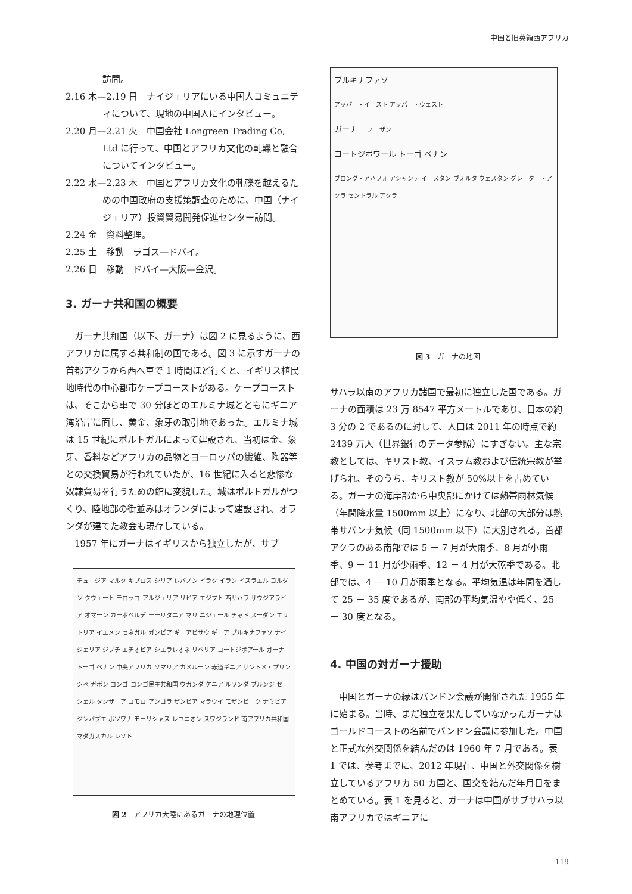中国と旧英領西アフリカ
訪問。
2.16 木—2.19 日　ナイジェリアにいる中国人コミュニティについて、現地の中国人にインタビュー。
2.20 月—2.21 火　中国会社 Longreen Trading Co, Ltd に行って、中国とアフリカ文化の軋轢と融合についてインタビュー。
2.22 水—2.23 木　中国とアフリカ文化の軋轢を越えるための中国政府の支援策調査のために、中国（ナイジェリア）投資貿易開発促進センター訪問。
2.24 金　資料整理。
2.25 土　移動　ラゴス—ドバイ。
2.26 日　移動　ドバイ—大阪—金沢。
3. ガーナ共和国の概要
　ガーナ共和国（以下、ガーナ）は図 2 に見るように、西アフリカに属する共和制の国である。図 3 に示すガーナの首都アクラから西へ車で 1 時間ほど行くと、イギリス植民地時代の中心都市ケープコーストがある。ケープコーストは、そこから車で 30 分ほどのエルミナ城とともにギニア湾沿岸に面し、黄金、象牙の取引地であった。エルミナ城は 15 世紀にポルトガルによって建設され、当初は金、象牙、香料などアフリカの品物とヨーロッパの繊維、陶器等との交換貿易が行われていたが、16 世紀に入ると悲惨な奴隷貿易を行うための館に変貌した。城はポルトガルがつくり、陸地部の街並みはオランダによって建設され、オランダが建てた教会も現存している。
　1957 年にガーナはイギリスから独立したが、サブ
チュニジア マルタ キプロス シリア レバノン イラク イラン イスラエル ヨルダン クウェート モロッコ アルジェリア リビア エジプト 西サハラ サウジアラビア オマーン カーボベルデ モーリタニア マリ ニジェール チャド スーダン エリトリア イエメン セネガル ガンビア ギニアビサウ ギニア ブルキナファソ ナイジェリア ジブチ エチオピア シエラレオネ リベリア コートジボアール ガーナ トーゴ ベナン 中央アフリカ ソマリア カメルーン 赤道ギニア サントメ・プリンシペ ガボン コンゴ コンゴ民主共和国 ウガンダ ケニア ルワンダ ブルンジ セーシェル タンザニア コモロ アンゴラ ザンビア マラウイ モザンビーク ナミビア ジンバブエ ボツワナ モーリシャス レユニオン スワジランド 南アフリカ共和国 マダガスカル レソト
図 2　アフリカ大陸にあるガーナの地理位置
ブルキナファソ
アッパー・イースト アッパー・ウェスト
ガーナ ノーザン
コートジボワール トーゴ ベナン
ブロング・アハフォ アシャンテ イースタン ヴォルタ ウェスタン グレーター・アクラ セントラル アクラ
図 3　ガーナの地図
サハラ以南のアフリカ諸国で最初に独立した国である。ガーナの面積は 23 万 8547 平方メートルであり、日本の約 3 分の 2 であるのに対して、人口は 2011 年の時点で約 2439 万人（世界銀行のデータ参照）にすぎない。主な宗教としては、キリスト教、イスラム教および伝統宗教が挙げられ、そのうち、キリスト教が 50%以上を占めている。ガーナの海岸部から中央部にかけては熱帯雨林気候（年間降水量 1500mm 以上）になり、北部の大部分は熱帯サバンナ気候（同 1500mm 以下）に大別される。首都アクラのある南部では 5 － 7 月が大雨季、8 月が小雨季、9 － 11 月が少雨季、12 － 4 月が大乾季である。北部では、4 － 10 月が雨季となる。平均気温は年間を通して 25 － 35 度であるが、南部の平均気温やや低く、25 － 30 度となる。
4. 中国の対ガーナ援助
　中国とガーナの縁はバンドン会議が開催された 1955 年に始まる。当時、まだ独立を果たしていなかったガーナはゴールドコーストの名前でバンドン会議に参加した。中国と正式な外交関係を結んだのは 1960 年 7 月である。表 1 では、参考までに、2012 年現在、中国と外交関係を樹立しているアフリカ 50 カ国と、国交を結んだ年月日をまとめている。表 1 を見ると、ガーナは中国がサブサハラ以南アフリカではギニアに
119